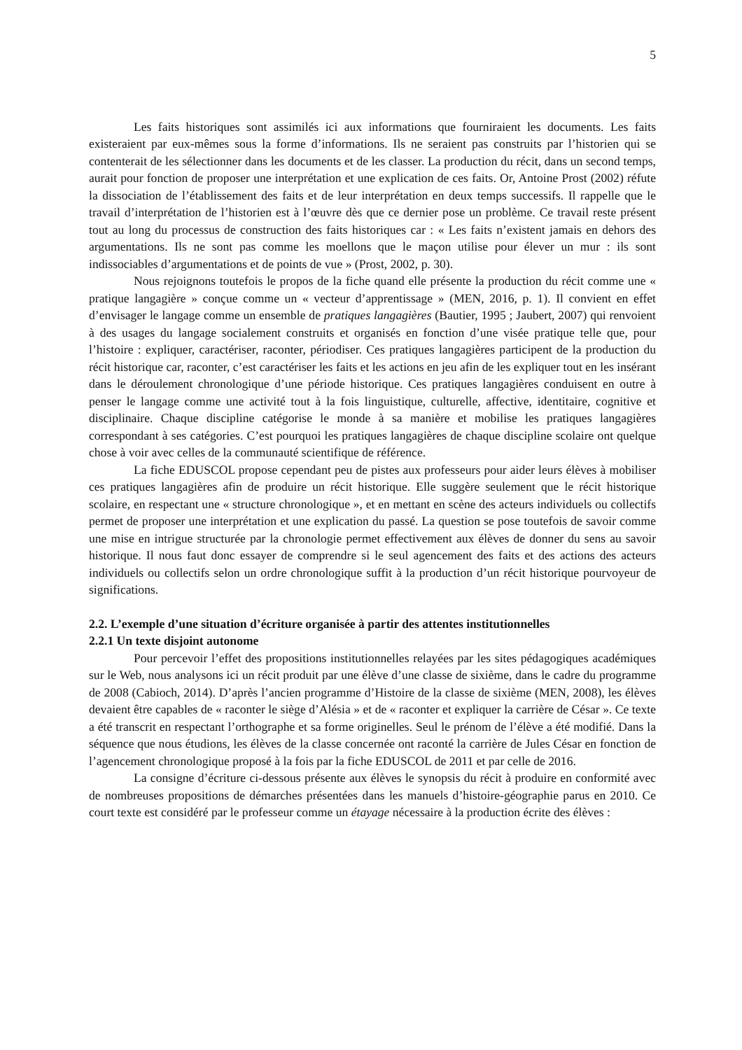5
Les faits historiques sont assimilés ici aux informations que fourniraient les documents. Les faits existeraient par eux-mêmes sous la forme d’informations. Ils ne seraient pas construits par l’historien qui se contenterait de les sélectionner dans les documents et de les classer. La production du récit, dans un second temps, aurait pour fonction de proposer une interprétation et une explication de ces faits. Or, Antoine Prost (2002) réfute la dissociation de l’établissement des faits et de leur interprétation en deux temps successifs. Il rappelle que le travail d’interprétation de l’historien est à l’œuvre dès que ce dernier pose un problème. Ce travail reste présent tout au long du processus de construction des faits historiques car : « Les faits n’existent jamais en dehors des argumentations. Ils ne sont pas comme les moellons que le maçon utilise pour élever un mur : ils sont indissociables d’argumentations et de points de vue » (Prost, 2002, p. 30).
Nous rejoignons toutefois le propos de la fiche quand elle présente la production du récit comme une « pratique langagière » conçue comme un « vecteur d’apprentissage » (MEN, 2016, p. 1). Il convient en effet d’envisager le langage comme un ensemble de pratiques langagières (Bautier, 1995 ; Jaubert, 2007) qui renvoient à des usages du langage socialement construits et organisés en fonction d’une visée pratique telle que, pour l’histoire : expliquer, caractériser, raconter, périodiser. Ces pratiques langagières participent de la production du récit historique car, raconter, c’est caractériser les faits et les actions en jeu afin de les expliquer tout en les insérant dans le déroulement chronologique d’une période historique. Ces pratiques langagières conduisent en outre à penser le langage comme une activité tout à la fois linguistique, culturelle, affective, identitaire, cognitive et disciplinaire. Chaque discipline catégorise le monde à sa manière et mobilise les pratiques langagières correspondant à ses catégories. C’est pourquoi les pratiques langagières de chaque discipline scolaire ont quelque chose à voir avec celles de la communauté scientifique de référence.
La fiche EDUSCOL propose cependant peu de pistes aux professeurs pour aider leurs élèves à mobiliser ces pratiques langagières afin de produire un récit historique. Elle suggère seulement que le récit historique scolaire, en respectant une « structure chronologique », et en mettant en scène des acteurs individuels ou collectifs permet de proposer une interprétation et une explication du passé. La question se pose toutefois de savoir comme une mise en intrigue structurée par la chronologie permet effectivement aux élèves de donner du sens au savoir historique. Il nous faut donc essayer de comprendre si le seul agencement des faits et des actions des acteurs individuels ou collectifs selon un ordre chronologique suffit à la production d’un récit historique pourvoyeur de significations.
2.2. L’exemple d’une situation d’écriture organisée à partir des attentes institutionnelles
2.2.1 Un texte disjoint autonome
Pour percevoir l’effet des propositions institutionnelles relayées par les sites pédagogiques académiques sur le Web, nous analysons ici un récit produit par une élève d’une classe de sixième, dans le cadre du programme de 2008 (Cabioch, 2014). D’après l’ancien programme d’Histoire de la classe de sixième (MEN, 2008), les élèves devaient être capables de « raconter le siège d’Alésia » et de « raconter et expliquer la carrière de César ». Ce texte a été transcrit en respectant l’orthographe et sa forme originelles. Seul le prénom de l’élève a été modifié. Dans la séquence que nous étudions, les élèves de la classe concernée ont raconté la carrière de Jules César en fonction de l’agencement chronologique proposé à la fois par la fiche EDUSCOL de 2011 et par celle de 2016.
La consigne d’écriture ci-dessous présente aux élèves le synopsis du récit à produire en conformité avec de nombreuses propositions de démarches présentées dans les manuels d’histoire-géographie parus en 2010. Ce court texte est considéré par le professeur comme un étayage nécessaire à la production écrite des élèves :